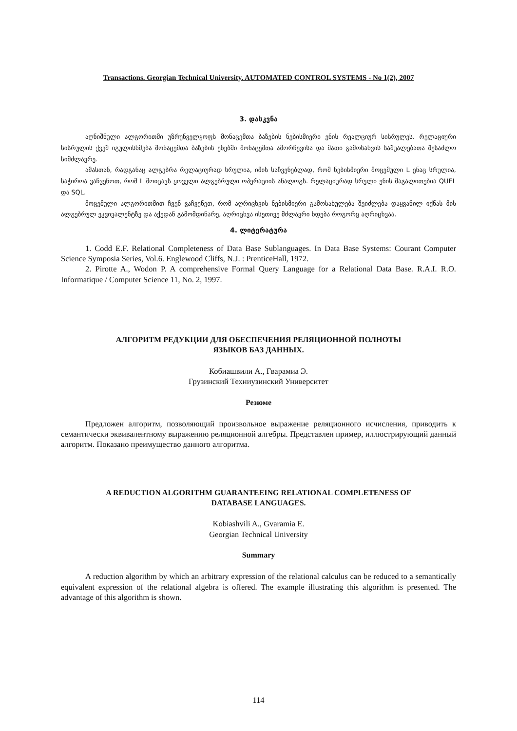Transactions. Georgian Technical University. AUTOMATED CONTROL SYSTEMS - No 1(2), 2007
3. დასკვნა
აღნიშნული ალგორითმი უზრუნველყოფს მონაცემთა ბაზების ნებისმიერი ენის რეალციურ სისრულეს. რელაციური სისრულის ქვეშ იგულისხმება მონაცემთა ბაზების ენებში მონაცემთა ამორჩევისა და მათი გამოსახვის საშუალებათა შესაძლო სიმძლავრე.
ამასთან, რადგანაც ალგებრა რელაციურად სრულია, იმის საჩვენებლად, რომ ნებისმიერი მოცემული L ენაც სრულია, საჭიროა ვაჩვენოთ, რომ L მოიცავს ყოველი ალგებრული ოპერაციის ანალოგს. რელაციურად სრული ენის მაგალითებია QUEL და SQL.
მოცემული ალგორითმით ჩვენ ვაჩვენეთ, რომ აღრიცხვის ნებისმიერი გამოსახულება შეიძლება დაყვანილ იქნას მის ალგებრულ ეკვივალენტზე და აქედან გამომდინარე, აღრიცხვა ისეთივე მძლავრი ხდება როგორც აღრიცხვაა.
4. ლიტერატურა
1. Codd E.F. Relational Completeness of Data Base Sublanguages. In Data Base Systems: Courant Computer Science Symposia Series, Vol.6. Englewood Cliffs, N.J. : PrenticeHall, 1972.
2. Pirotte A., Wodon P. A comprehensive Formal Query Language for a Relational Data Base. R.A.I. R.O. Informatique / Computer Science 11, No. 2, 1997.
АЛГОРИТМ РЕДУКЦИИ ДЛЯ ОБЕСПЕЧЕНИЯ РЕЛЯЦИОННОЙ ПОЛНОТЫ
ЯЗЫКОВ БАЗ ДАННЫХ.
Кобиашвили А., Гварамиа Э.
Грузинский Техниузинский Университет
Резюме
Предложен алгоритм, позволяющий произвольное выражение реляционного исчисления, приводить к семантически эквивалентному выражению реляционной алгебры. Представлен пример, иллюстрирующий данный алгоритм. Показано преимущество данного алгоритма.
A REDUCTION ALGORITHM GUARANTEEING RELATIONAL COMPLETENESS OF
DATABASE LANGUAGES.
Kobiashvili A., Gvaramia E.
Georgian Technical University
Summary
A reduction algorithm by which an arbitrary expression of the relational calculus can be reduced to a semantically equivalent expression of the relational algebra is offered. The example illustrating this algorithm is presented. The advantage of this algorithm is shown.
114